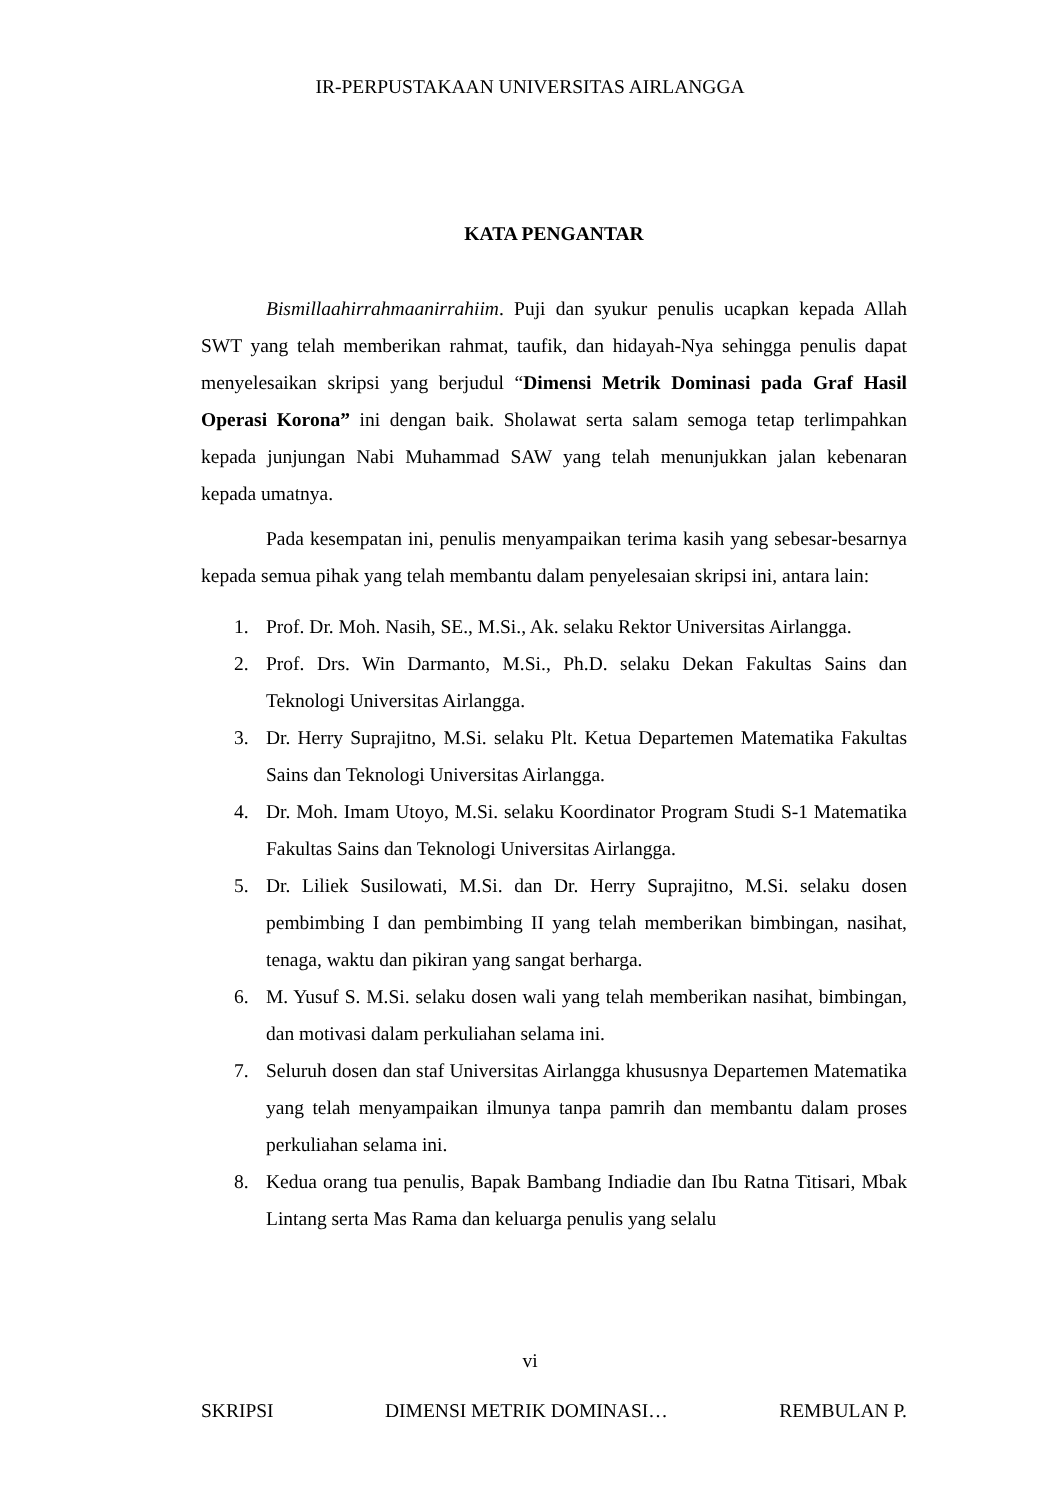IR-PERPUSTAKAAN UNIVERSITAS AIRLANGGA
KATA PENGANTAR
Bismillaahirrahmaanirrahiim. Puji dan syukur penulis ucapkan kepada Allah SWT yang telah memberikan rahmat, taufik, dan hidayah-Nya sehingga penulis dapat menyelesaikan skripsi yang berjudul “Dimensi Metrik Dominasi pada Graf Hasil Operasi Korona” ini dengan baik. Sholawat serta salam semoga tetap terlimpahkan kepada junjungan Nabi Muhammad SAW yang telah menunjukkan jalan kebenaran kepada umatnya.
Pada kesempatan ini, penulis menyampaikan terima kasih yang sebesar-besarnya kepada semua pihak yang telah membantu dalam penyelesaian skripsi ini, antara lain:
1. Prof. Dr. Moh. Nasih, SE., M.Si., Ak. selaku Rektor Universitas Airlangga.
2. Prof. Drs. Win Darmanto, M.Si., Ph.D. selaku Dekan Fakultas Sains dan Teknologi Universitas Airlangga.
3. Dr. Herry Suprajitno, M.Si. selaku Plt. Ketua Departemen Matematika Fakultas Sains dan Teknologi Universitas Airlangga.
4. Dr. Moh. Imam Utoyo, M.Si. selaku Koordinator Program Studi S-1 Matematika Fakultas Sains dan Teknologi Universitas Airlangga.
5. Dr. Liliek Susilowati, M.Si. dan Dr. Herry Suprajitno, M.Si. selaku dosen pembimbing I dan pembimbing II yang telah memberikan bimbingan, nasihat, tenaga, waktu dan pikiran yang sangat berharga.
6. M. Yusuf S. M.Si. selaku dosen wali yang telah memberikan nasihat, bimbingan, dan motivasi dalam perkuliahan selama ini.
7. Seluruh dosen dan staf Universitas Airlangga khususnya Departemen Matematika yang telah menyampaikan ilmunya tanpa pamrih dan membantu dalam proses perkuliahan selama ini.
8. Kedua orang tua penulis, Bapak Bambang Indiadie dan Ibu Ratna Titisari, Mbak Lintang serta Mas Rama dan keluarga penulis yang selalu
vi
SKRIPSI DIMENSI METRIK DOMINASI… REMBULAN P.